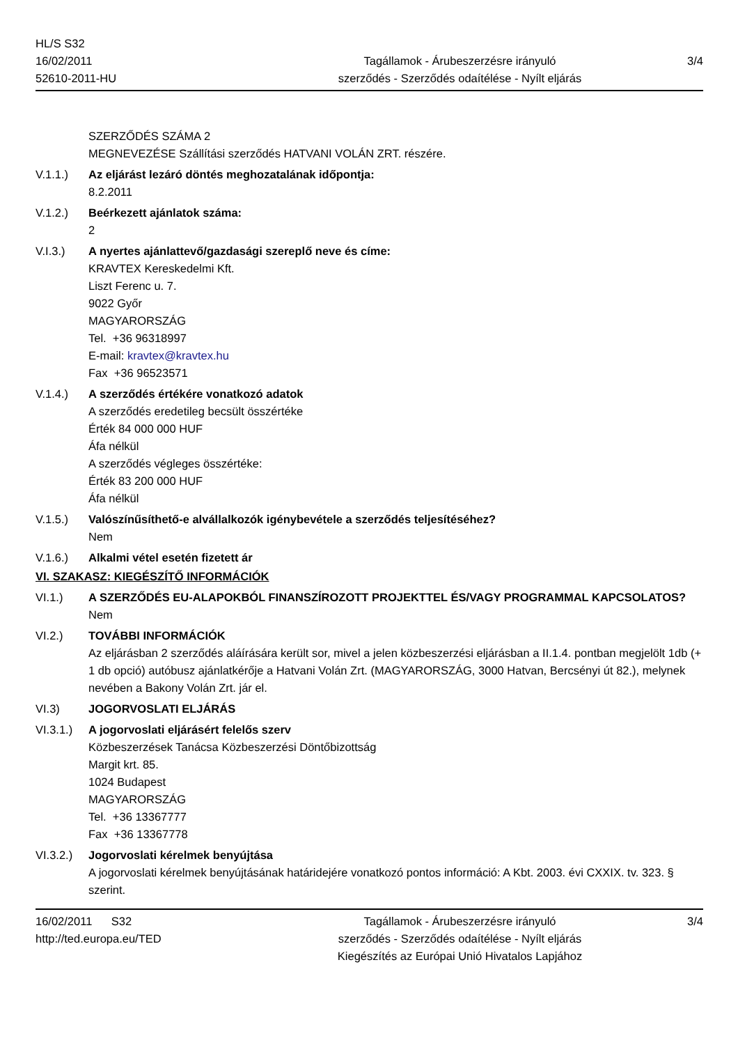HL/S S32
16/02/2011
52610-2011-HU
Tagállamok - Árubeszerzésre irányuló
szerződés - Szerződés odaítélése - Nyílt eljárás
3/4
SZERZŐDÉS SZÁMA 2
MEGNEVEZÉSE Szállítási szerződés HATVANI VOLÁN ZRT. részére.
V.1.1.) Az eljárást lezáró döntés meghozatalának időpontja:
8.2.2011
V.1.2.) Beérkezett ajánlatok száma:
2
V.I.3.) A nyertes ajánlattevő/gazdasági szereplő neve és címe:
KRAVTEX Kereskedelmi Kft.
Liszt Ferenc u. 7.
9022 Győr
MAGYARORSZÁG
Tel. +36 96318997
E-mail: kravtex@kravtex.hu
Fax +36 96523571
V.1.4.) A szerződés értékére vonatkozó adatok
A szerződés eredetileg becsült összértéke
Érték 84 000 000 HUF
Áfa nélkül
A szerződés végleges összértéke:
Érték 83 200 000 HUF
Áfa nélkül
V.1.5.) Valószínűsíthető-e alvállalkozók igénybevétele a szerződés teljesítéséhez?
Nem
V.1.6.) Alkalmi vétel esetén fizetett ár
VI. SZAKASZ: KIEGÉSZÍTŐ INFORMÁCIÓK
VI.1.) A SZERZŐDÉS EU-ALAPOKBÓL FINANSZÍROZOTT PROJEKTTEL ÉS/VAGY PROGRAMMAL KAPCSOLATOS?
Nem
VI.2.) TOVÁBBI INFORMÁCIÓK
Az eljárásban 2 szerződés aláírására került sor, mivel a jelen közbeszerzési eljárásban a II.1.4. pontban megjelölt 1db (+ 1 db opció) autóbusz ajánlatkérője a Hatvani Volán Zrt. (MAGYARORSZÁG, 3000 Hatvan, Bercsényi út 82.), melynek nevében a Bakony Volán Zrt. jár el.
VI.3) JOGORVOSLATI ELJÁRÁS
VI.3.1.)
A jogorvoslati eljárásért felelős szerv
Közbeszerzések Tanácsa Közbeszerzési Döntőbizottság
Margit krt. 85.
1024 Budapest
MAGYARORSZÁG
Tel. +36 13367777
Fax +36 13367778
VI.3.2.)
Jogorvoslati kérelmek benyújtása
A jogorvoslati kérelmek benyújtásának határidejére vonatkozó pontos információ: A Kbt. 2003. évi CXXIX. tv. 323. § szerint.
16/02/2011 S32
http://ted.europa.eu/TED
Tagállamok - Árubeszerzésre irányuló
szerződés - Szerződés odaítélése - Nyílt eljárás
Kiegészítés az Európai Unió Hivatalos Lapjához
3/4